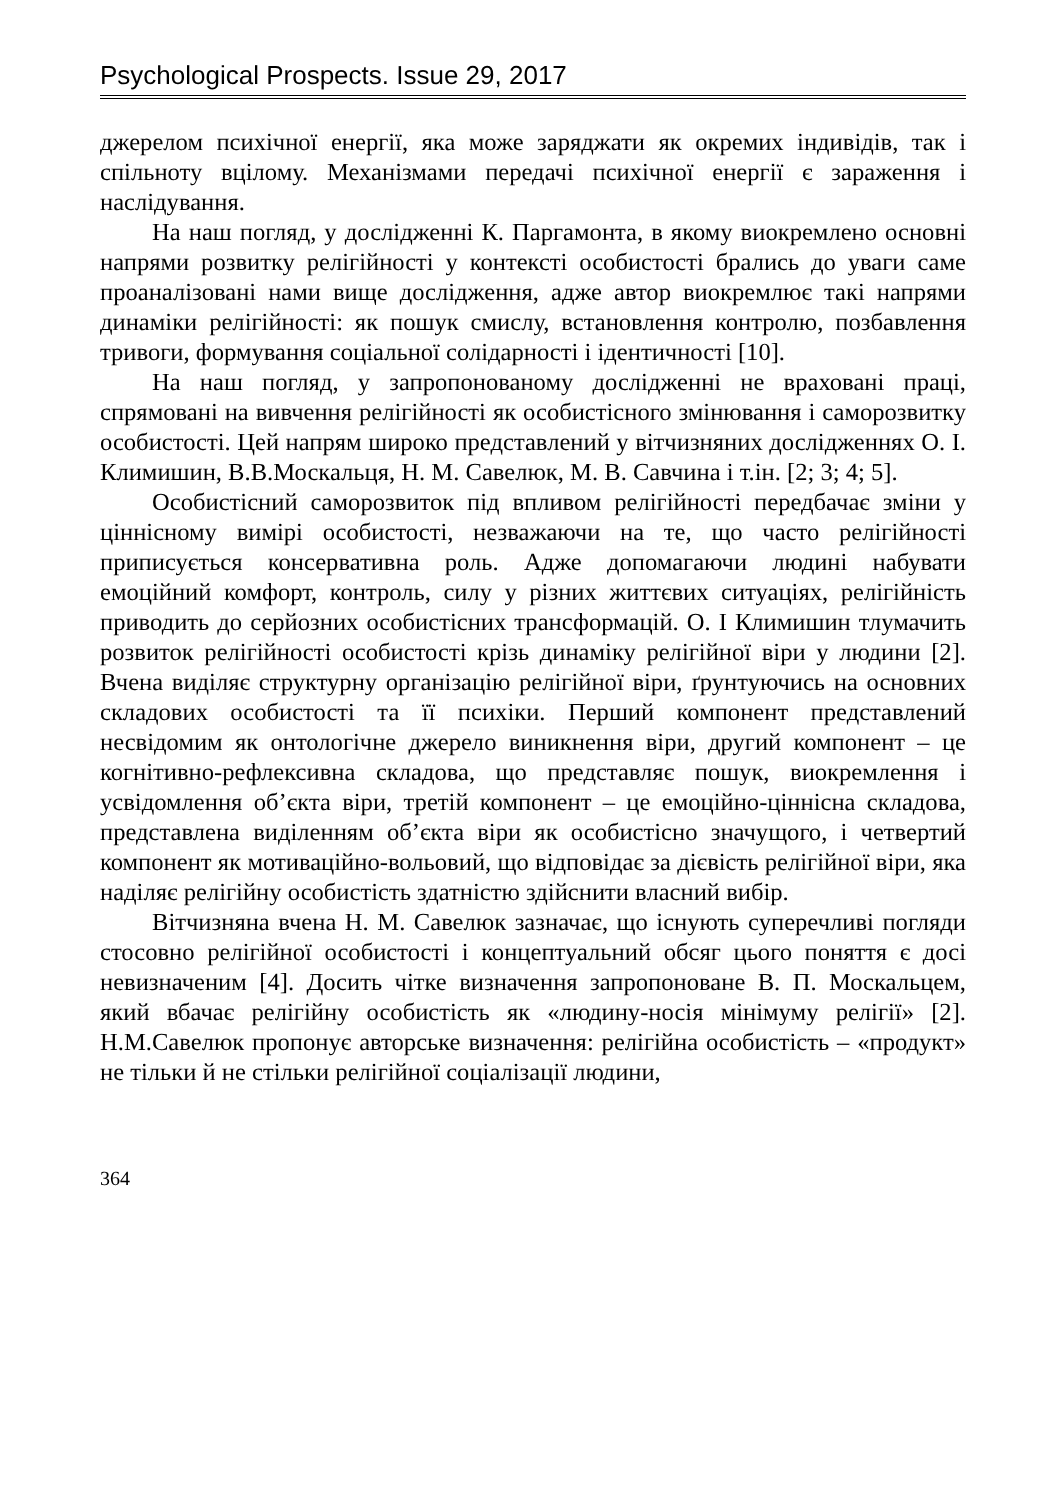Psychological Prospects. Issue 29, 2017
джерелом психічної енергії, яка може заряджати як окремих індивідів, так і спільноту вцілому. Механізмами передачі психічної енергії є зараження і наслідування.
На наш погляд, у дослідженні К. Паргамонта, в якому виокремлено основні напрями розвитку релігійності у контексті особистості брались до уваги саме проаналізовані нами вище дослідження, адже автор виокремлює такі напрями динаміки релігійності: як пошук смислу, встановлення контролю, позбавлення тривоги, формування соціальної солідарності і ідентичності [10].
На наш погляд, у запропонованому дослідженні не враховані праці, спрямовані на вивчення релігійності як особистісного змінювання і саморозвитку особистості. Цей напрям широко представлений у вітчизняних дослідженнях О. І. Климишин, В.В.Москальця, Н. М. Савелюк, М. В. Савчина і т.ін. [2; 3; 4; 5].
Особистісний саморозвиток під впливом релігійності передбачає зміни у ціннісному вимірі особистості, незважаючи на те, що часто релігійності приписується консервативна роль. Адже допомагаючи людині набувати емоційний комфорт, контроль, силу у різних життєвих ситуаціях, релігійність приводить до серйозних особистісних трансформацій. О. І Климишин тлумачить розвиток релігійності особистості крізь динаміку релігійної віри у людини [2]. Вчена виділяє структурну організацію релігійної віри, ґрунтуючись на основних складових особистості та її психіки. Перший компонент представлений несвідомим як онтологічне джерело виникнення віри, другий компонент – це когнітивно-рефлексивна складова, що представляє пошук, виокремлення і усвідомлення об’єкта віри, третій компонент – це емоційно-ціннісна складова, представлена виділенням об’єкта віри як особистісно значущого, і четвертий компонент як мотиваційно-вольовий, що відповідає за дієвість релігійної віри, яка наділяє релігійну особистість здатністю здійснити власний вибір.
Вітчизняна вчена Н. М. Савелюк зазначає, що існують суперечливі погляди стосовно релігійної особистості і концептуальний обсяг цього поняття є досі невизначеним [4]. Досить чітке визначення запропоноване В. П. Москальцем, який вбачає релігійну особистість як «людину-носія мінімуму релігії» [2]. Н.М.Савелюк пропонує авторське визначення: релігійна особистість – «продукт» не тільки й не стільки релігійної соціалізації людини,
364